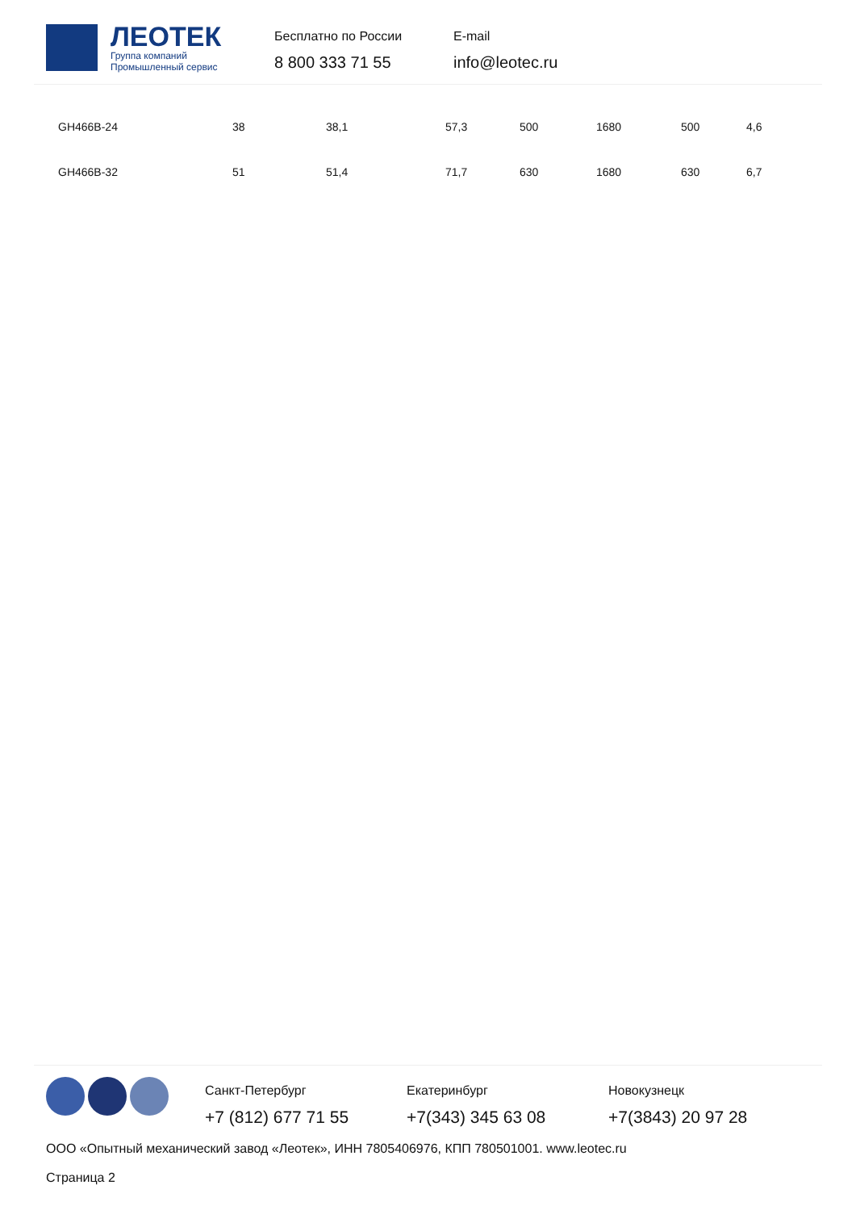ЛЕОТЕК
Группа компаний
Промышленный сервис
Бесплатно по России
8 800 333 71 55
E-mail
info@leotec.ru
| GH466B-24 | 38 | 38,1 | 57,3 | 500 | 1680 | 500 | 4,6 |
| GH466B-32 | 51 | 51,4 | 71,7 | 630 | 1680 | 630 | 6,7 |
Санкт-Петербург
+7 (812) 677 71 55
Екатеринбург
+7(343) 345 63 08
Новокузнецк
+7(3843) 20 97 28
ООО «Опытный механический завод «Леотек», ИНН 7805406976, КПП 780501001. www.leotec.ru
Страница 2